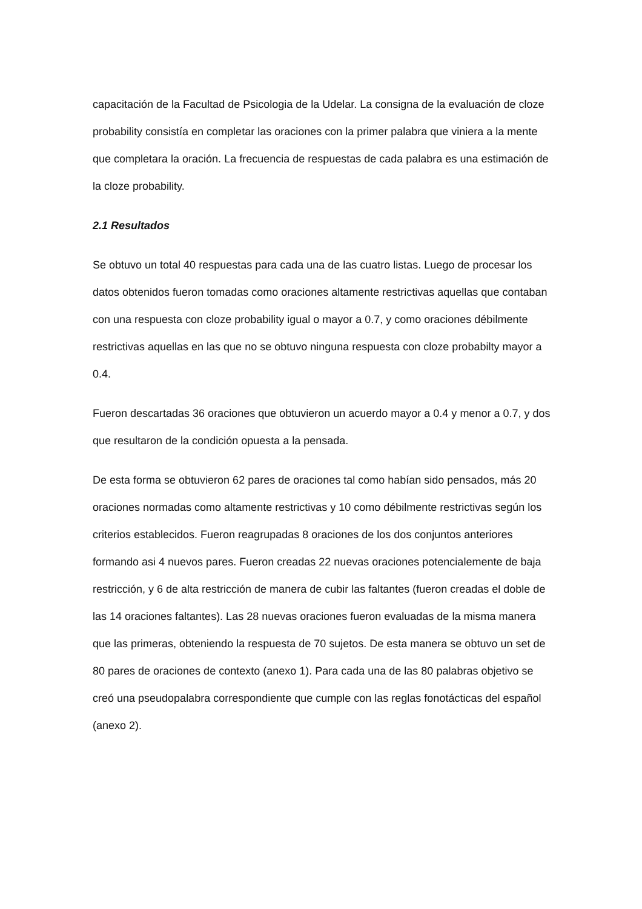capacitación de la Facultad de Psicologia de la Udelar. La consigna de la evaluación de cloze probability consistía en completar las oraciones con la primer palabra que viniera a la mente que completara la oración. La frecuencia de respuestas de cada palabra es una estimación de la cloze probability.
2.1 Resultados
Se obtuvo un total 40 respuestas para cada una de las cuatro listas. Luego de procesar los datos obtenidos fueron tomadas como oraciones altamente restrictivas aquellas que contaban con una respuesta con cloze probability igual o mayor a 0.7, y como oraciones débilmente restrictivas aquellas en las que no se obtuvo ninguna respuesta con cloze probabilty mayor a 0.4.
Fueron descartadas 36 oraciones que obtuvieron un acuerdo mayor a 0.4 y menor a 0.7, y dos que resultaron de la condición opuesta a la pensada.
De esta forma se obtuvieron 62 pares de oraciones tal como habían sido pensados, más 20 oraciones normadas como altamente restrictivas y 10 como débilmente restrictivas según los criterios establecidos. Fueron reagrupadas 8 oraciones de los dos conjuntos anteriores formando asi 4 nuevos pares. Fueron creadas 22 nuevas oraciones potencialemente de baja restricción, y 6 de alta restricción de manera de cubir las faltantes (fueron creadas el doble de las 14 oraciones faltantes). Las 28 nuevas oraciones fueron evaluadas de la misma manera que las primeras, obteniendo la respuesta de 70 sujetos. De esta manera se obtuvo un set de 80 pares de oraciones de contexto (anexo 1). Para cada una de las 80 palabras objetivo se creó una pseudopalabra correspondiente que cumple con las reglas fonotácticas del español (anexo 2).